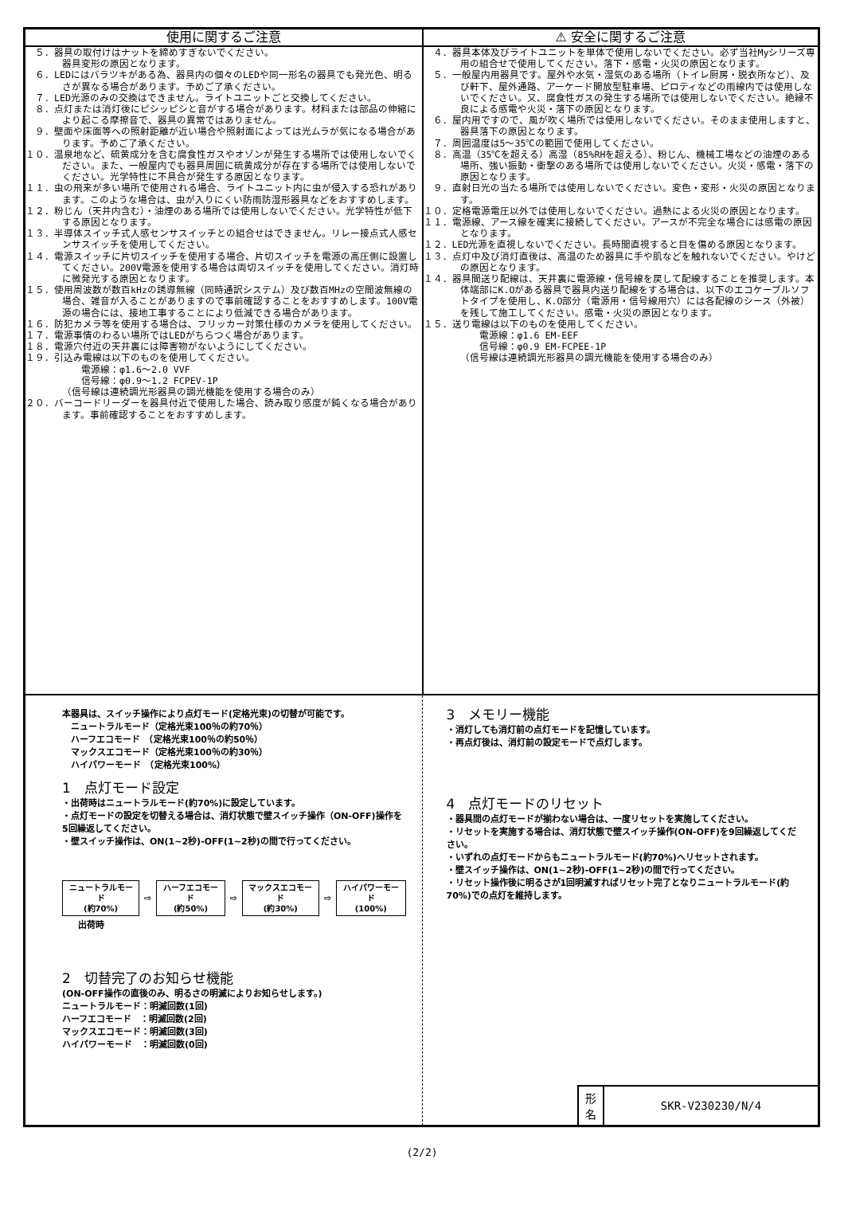使用に関するご注意
　５．器具の取付けはナットを締めすぎないでください。 器具変形の原因となります。
　６．LEDにはバラツキがある為、器具内の個々のLEDや同一形名の器具でも発光色、明るさが異なる場合があります。予めご了承ください。
　７．LED光源のみの交換はできません。ライトユニットごと交換してください。
　８．点灯または消灯後にピシッピシと音がする場合があります。材料または部品の伸縮により起こる摩擦音で、器具の異常ではありません。
　９．壁面や床面等への照射距離が近い場合や照射面によっては光ムラが気になる場合があります。予めご了承ください。
１０．温泉地など、硫黄成分を含む腐食性ガスやオゾンが発生する場所では使用しないでください。また、一般屋内でも器具周囲に硫黄成分が存在する場所では使用しないでください。光学特性に不具合が発生する原因となります。
１１．虫の飛来が多い場所で使用される場合、ライトユニット内に虫が侵入する恐れがあります。このような場合は、虫が入りにくい防雨防湿形器具などをおすすめします。
１２．粉じん（天井内含む）・油煙のある場所では使用しないでください。光学特性が低下する原因となります。
１３．半導体スイッチ式人感センサスイッチとの組合せはできません。リレー接点式人感センサスイッチを使用してください。
１４．電源スイッチに片切スイッチを使用する場合、片切スイッチを電源の高圧側に設置してください。200V電源を使用する場合は両切スイッチを使用してください。消灯時に微発光する原因となります。
１５．使用周波数が数百kHzの誘導無線（同時通訳システム）及び数百MHzの空間波無線の場合、雑音が入ることがありますので事前確認することをおすすめします。100V電源の場合には、接地工事することにより低減できる場合があります。
１６．防犯カメラ等を使用する場合は、フリッカー対策仕様のカメラを使用してください。
１７．電源事情のわるい場所ではLEDがちらつく場合があります。
１８．電源穴付近の天井裏には障害物がないようにしてください。
１９．引込み電線は以下のものを使用してください。
　　電源線：φ1.6～2.0 VVF
　　信号線：φ0.9～1.2 FCPEV-1P
（信号線は連続調光形器具の調光機能を使用する場合のみ）
２０．バーコードリーダーを器具付近で使用した場合、読み取り感度が鈍くなる場合があります。事前確認することをおすすめします。
⚠ 安全に関するご注意
　４．器具本体及びライトユニットを単体で使用しないでください。必ず当社Myシリーズ専用の組合せで使用してください。落下・感電・火災の原因となります。
　５．一般屋内用器具です。屋外や水気・湿気のある場所（トイレ厨房・脱衣所など）、及び軒下、屋外通路、アーケード開放型駐車場、ピロティなどの雨線内では使用しないでください。又、腐食性ガスの発生する場所では使用しないでください。絶縁不良による感電や火災・落下の原因となります。
　６．屋内用ですので、風が吹く場所では使用しないでください。そのまま使用しますと、器具落下の原因となります。
　７．周囲温度は5～35℃の範囲で使用してください。
　８．高温（35℃を超える）高湿（85%RHを超える）、粉じん、機械工場などの油煙のある場所、強い振動・衝撃のある場所では使用しないでください。火災・感電・落下の原因となります。
　９．直射日光の当たる場所では使用しないでください。変色・変形・火災の原因となります。
１０．定格電源電圧以外では使用しないでください。過熱による火災の原因となります。
１１．電源線、アース線を確実に接続してください。アースが不完全な場合には感電の原因となります。
１２．LED光源を直視しないでください。長時間直視すると目を傷める原因となります。
１３．点灯中及び消灯直後は、高温のため器具に手や肌などを触れないでください。やけどの原因となります。
１４．器具間送り配線は、天井裏に電源線・信号線を戻して配線することを推奨します。本体端部にK.Oがある器具で器具内送り配線をする場合は、以下のエコケーブルソフトタイプを使用し、K.O部分（電源用・信号線用穴）には各配線のシース（外被）を残して施工してください。感電・火災の原因となります。
１５．送り電線は以下のものを使用してください。
　　電源線：φ1.6 EM-EEF
　　信号線：φ0.9 EM-FCPEE-1P
（信号線は連続調光形器具の調光機能を使用する場合のみ）
本器具は、スイッチ操作により点灯モード(定格光束)の切替が可能です。
　ニュートラルモード（定格光束100％の約70％）
　ハーフエコモード　（定格光束100％の約50％）
　マックスエコモード（定格光束100％の約30％）
　ハイパワーモード　（定格光束100%）
1　点灯モード設定
・出荷時はニュートラルモード(約70%)に設定しています。
・点灯モードの設定を切替える場合は、消灯状態で壁スイッチ操作（ON-OFF)操作を5回繰返してください。
・壁スイッチ操作は、ON(1~2秒)-OFF(1~2秒)の間で行ってください。
ニュートラルモード
(約70%)
⇨
ハーフエコモード
(約50%)
⇨
マックスエコモード
(約30%)
⇨
ハイパワーモード
(100%)
出荷時
2　切替完了のお知らせ機能
(ON-OFF操作の直後のみ、明るさの明滅によりお知らせします。)
ニュートラルモード：明滅回数(1回)
ハーフエコモード　：明滅回数(2回)
マックスエコモード：明滅回数(3回)
ハイパワーモード　：明滅回数(0回)
3　メモリー機能
・消灯しても消灯前の点灯モードを記憶しています。
・再点灯後は、消灯前の設定モードで点灯します。
4　点灯モードのリセット
・器具間の点灯モードが揃わない場合は、一度リセットを実施してください。
・リセットを実施する場合は、消灯状態で壁スイッチ操作(ON-OFF)を9回繰返してください。
・いずれの点灯モードからもニュートラルモード(約70%)へリセットされます。
・壁スイッチ操作は、ON(1~2秒)-OFF(1~2秒)の間で行ってください。
・リセット操作後に明るさが1回明滅すればリセット完了となりニュートラルモード(約70%)での点灯を維持します。
形
名
SKR-V230230/N/4
(2/2)